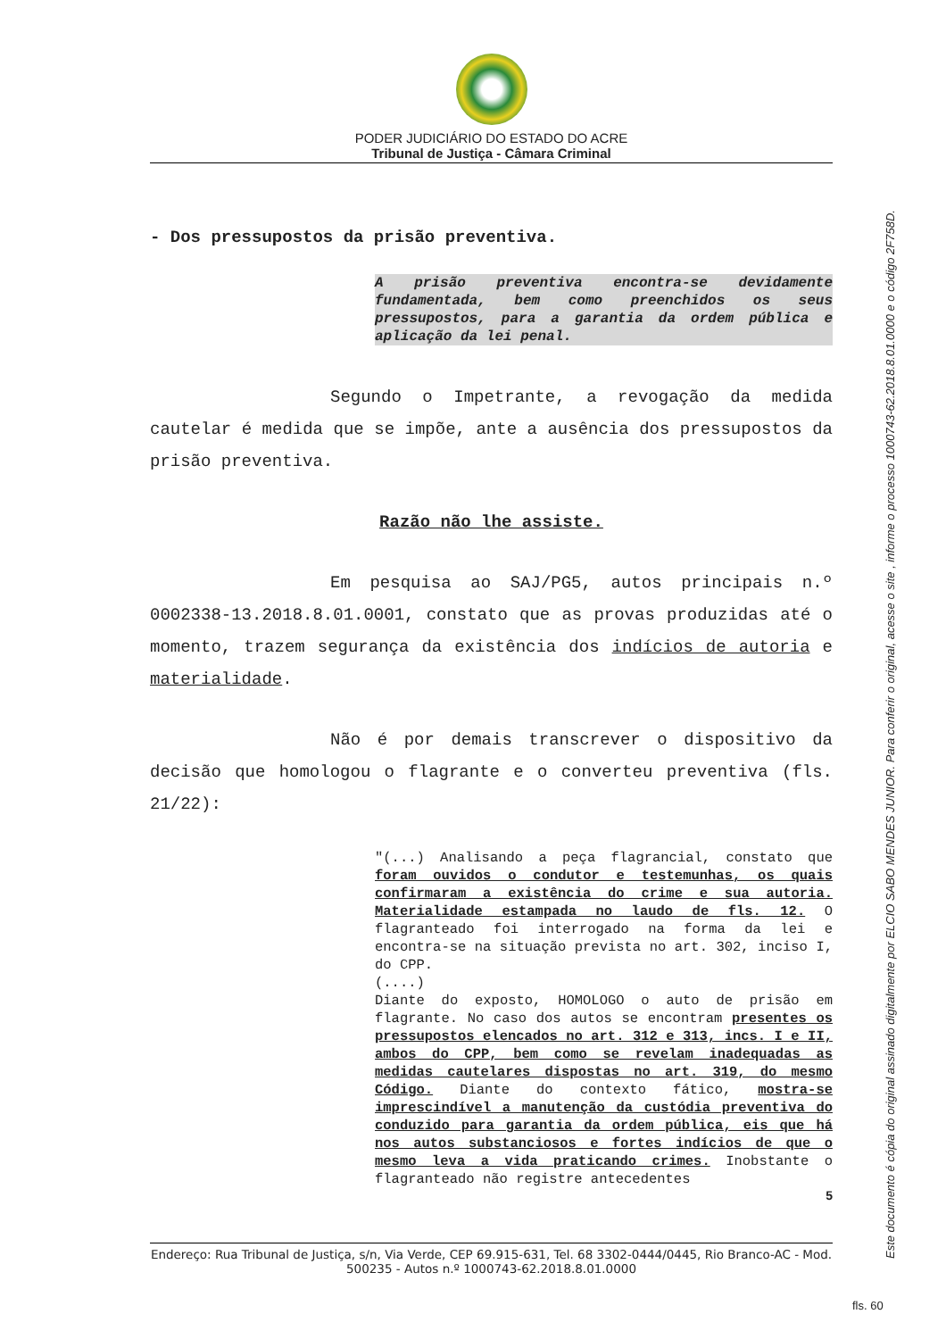PODER JUDICIÁRIO DO ESTADO DO ACRE
Tribunal de Justiça - Câmara Criminal
- Dos pressupostos da prisão preventiva.
A prisão preventiva encontra-se devidamente fundamentada, bem como preenchidos os seus pressupostos, para a garantia da ordem pública e aplicação da lei penal.
Segundo o Impetrante, a revogação da medida cautelar é medida que se impõe, ante a ausência dos pressupostos da prisão preventiva.
Razão não lhe assiste.
Em pesquisa ao SAJ/PG5, autos principais n.º 0002338-13.2018.8.01.0001, constato que as provas produzidas até o momento, trazem segurança da existência dos indícios de autoria e materialidade.
Não é por demais transcrever o dispositivo da decisão que homologou o flagrante e o converteu preventiva (fls. 21/22):
"(...) Analisando a peça flagrancial, constato que foram ouvidos o condutor e testemunhas, os quais confirmaram a existência do crime e sua autoria. Materialidade estampada no laudo de fls. 12. O flagranteado foi interrogado na forma da lei e encontra-se na situação prevista no art. 302, inciso I, do CPP.
(....)
Diante do exposto, HOMOLOGO o auto de prisão em flagrante. No caso dos autos se encontram presentes os pressupostos elencados no art. 312 e 313, incs. I e II, ambos do CPP, bem como se revelam inadequadas as medidas cautelares dispostas no art. 319, do mesmo Código. Diante do contexto fático, mostra-se imprescindível a manutenção da custódia preventiva do conduzido para garantia da ordem pública, eis que há nos autos substanciosos e fortes indícios de que o mesmo leva a vida praticando crimes. Inobstante o flagranteado não registre antecedentes
5
Endereço: Rua Tribunal de Justiça, s/n, Via Verde, CEP 69.915-631, Tel. 68 3302-0444/0445, Rio Branco-AC - Mod. 500235 - Autos n.º 1000743-62.2018.8.01.0000
Este documento é cópia do original assinado digitalmente por ELCIO SABO MENDES JUNIOR. Para conferir o original, acesse o site , informe o processo 1000743-62.2018.8.01.0000 e o código 2F758D.
fls. 60